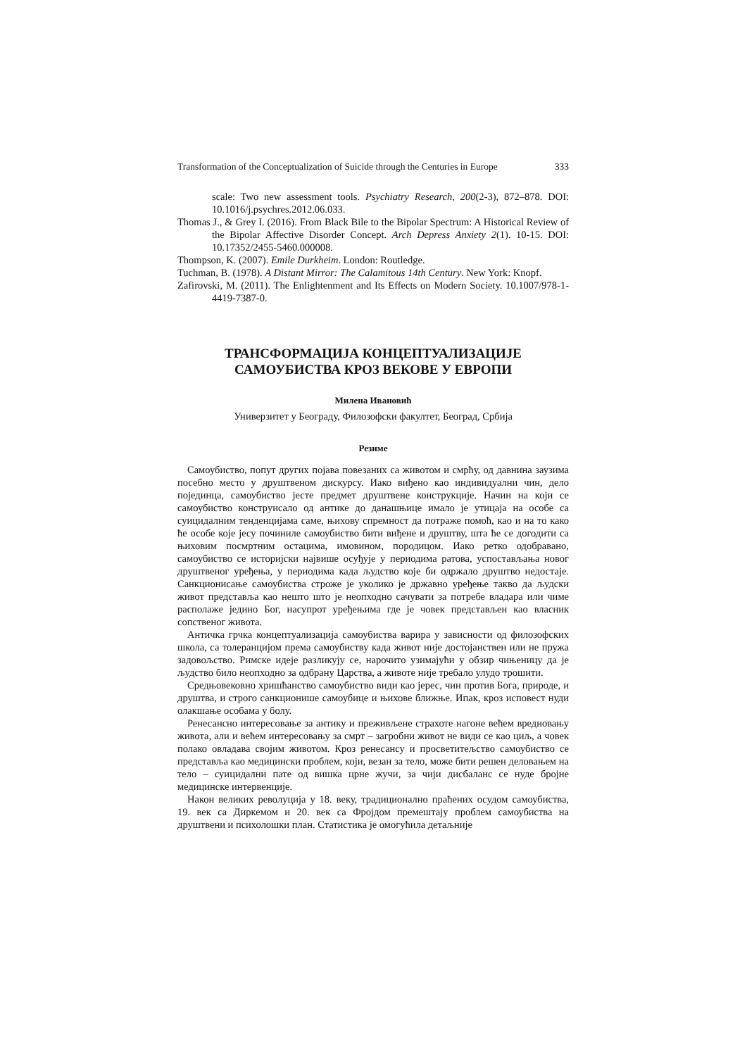Transformation of the Conceptualization of Suicide through the Centuries in Europe 333
scale: Two new assessment tools. Psychiatry Research, 200(2-3), 872–878. DOI: 10.1016/j.psychres.2012.06.033.
Thomas J., & Grey I. (2016). From Black Bile to the Bipolar Spectrum: A Historical Review of the Bipolar Affective Disorder Concept. Arch Depress Anxiety 2(1). 10-15. DOI: 10.17352/2455-5460.000008.
Thompson, K. (2007). Emile Durkheim. London: Routledge.
Tuchman, B. (1978). A Distant Mirror: The Calamitous 14th Century. New York: Knopf.
Zafirovski, M. (2011). The Enlightenment and Its Effects on Modern Society. 10.1007/978-1-4419-7387-0.
ТРАНСФОРМАЦИЈА КОНЦЕПТУАЛИЗАЦИЈЕ
САМОУБИСТВА КРОЗ ВЕКОВЕ У ЕВРОПИ
Милена Ивановић
Универзитет у Београду, Филозофски факултет, Београд, Србија
Резиме
Самоубиство, попут других појава повезаних са животом и смрћу, од давнина заузима посебно место у друштвеном дискурсу. Иако виђено као индивидуални чин, дело појединца, самоубиство јесте предмет друштвене конструкције. Начин на који се самоубиство конструисало од антике до данашњице имало је утицаја на особе са суицидалним тенденцијама саме, њихову спремност да потраже помоћ, као и на то како ће особе које јесу починиле самоубиство бити виђене и друштву, шта ће се догодити са њиховим посмртним остацима, имовином, породицом. Иако ретко одобравано, самоубиство се историјски највише осуђује у периодима ратова, успостављања новог друштвеног уређења, у периодима када људство које би одржало друштво недостаје. Санкционисање самоубиства строже је уколико је државно уређење такво да људски живот представља као нешто што је неопходно сачувати за потребе владара или чиме располаже једино Бог, насупрот уређењима где је човек представљен као власник сопственог живота.
Античка грчка концептуализација самоубиства варира у зависности од филозофских школа, са толеранцијом према самоубиству када живот није достојанствен или не пружа задовољство. Римске идеје разликују се, нарочито узимајући у обзир чињеницу да је људство било неопходно за одбрану Царства, а животе није требало улудо трошити.
Средњовековно хришћанство самоубиство види као јерес, чин против Бога, природе, и друштва, и строго санкционише самоубице и њихове ближње. Ипак, кроз исповест нуди олакшање особама у болу.
Ренесансно интересовање за антику и преживљене страхоте нагоне већем вредновању живота, али и већем интересовању за смрт – загробни живот не види се као циљ, а човек полако овладава својим животом. Кроз ренесансу и просветитељство самоубиство се представља као медицински проблем, који, везан за тело, може бити решен деловањем на тело – суицидални пате од вишка црне жучи, за чији дисбаланс се нуде бројне медицинске интервенције.
Након великих револуција у 18. веку, традиционално праћених осудом самоубиства, 19. век са Диркемом и 20. век са Фројдом премештају проблем самоубиства на друштвени и психолошки план. Статистика је омогућила детаљније